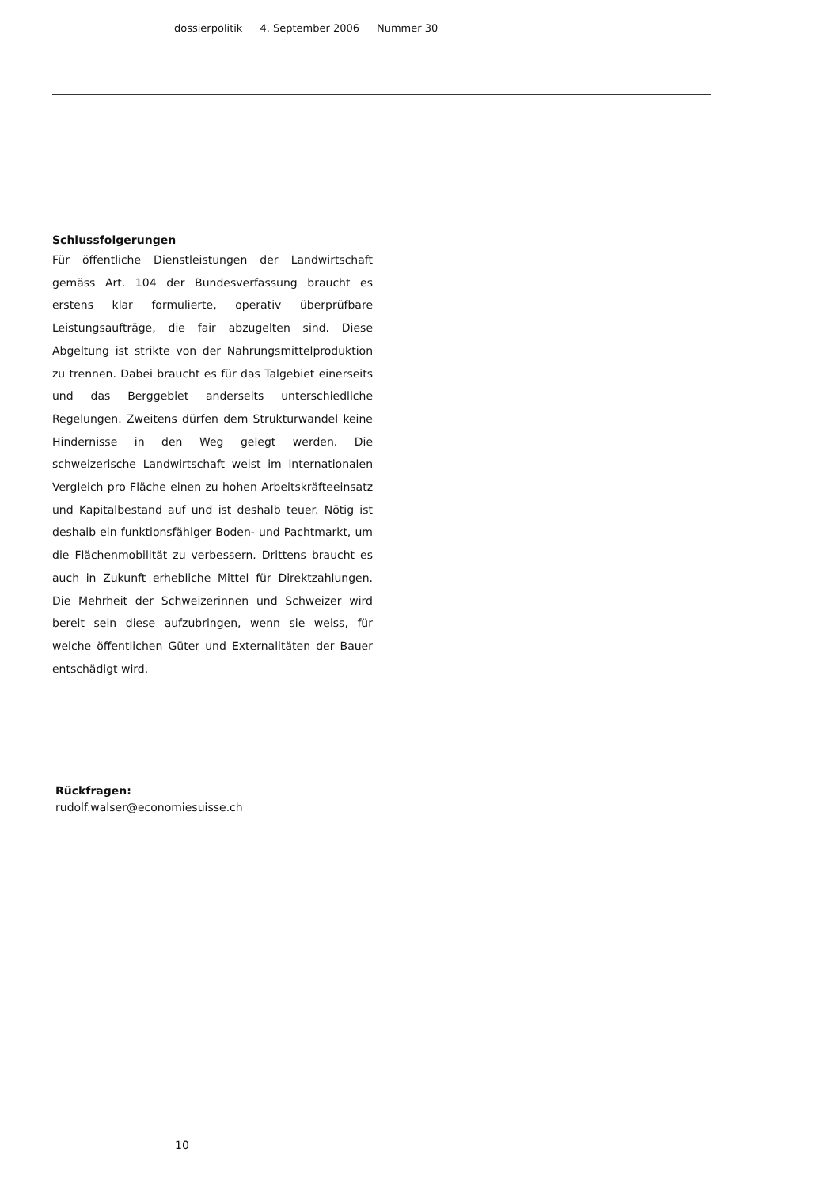dossierpolitik 4. September 2006 Nummer 30
Schlussfolgerungen
Für öffentliche Dienstleistungen der Landwirtschaft gemäss Art. 104 der Bundesverfassung braucht es erstens klar formulierte, operativ überprüfbare Leistungsaufträge, die fair abzugelten sind. Diese Abgeltung ist strikte von der Nahrungsmittelproduktion zu trennen. Dabei braucht es für das Talgebiet einerseits und das Berggebiet anderseits unterschiedliche Regelungen. Zweitens dürfen dem Strukturwandel keine Hindernisse in den Weg gelegt werden. Die schweizerische Landwirtschaft weist im internationalen Vergleich pro Fläche einen zu hohen Arbeitskräfteeinsatz und Kapitalbestand auf und ist deshalb teuer. Nötig ist deshalb ein funktionsfähiger Boden- und Pachtmarkt, um die Flächenmobilität zu verbessern. Drittens braucht es auch in Zukunft erhebliche Mittel für Direktzahlungen. Die Mehrheit der Schweizerinnen und Schweizer wird bereit sein diese aufzubringen, wenn sie weiss, für welche öffentlichen Güter und Externalitäten der Bauer entschädigt wird.
Rückfragen:
rudolf.walser@economiesuisse.ch
10